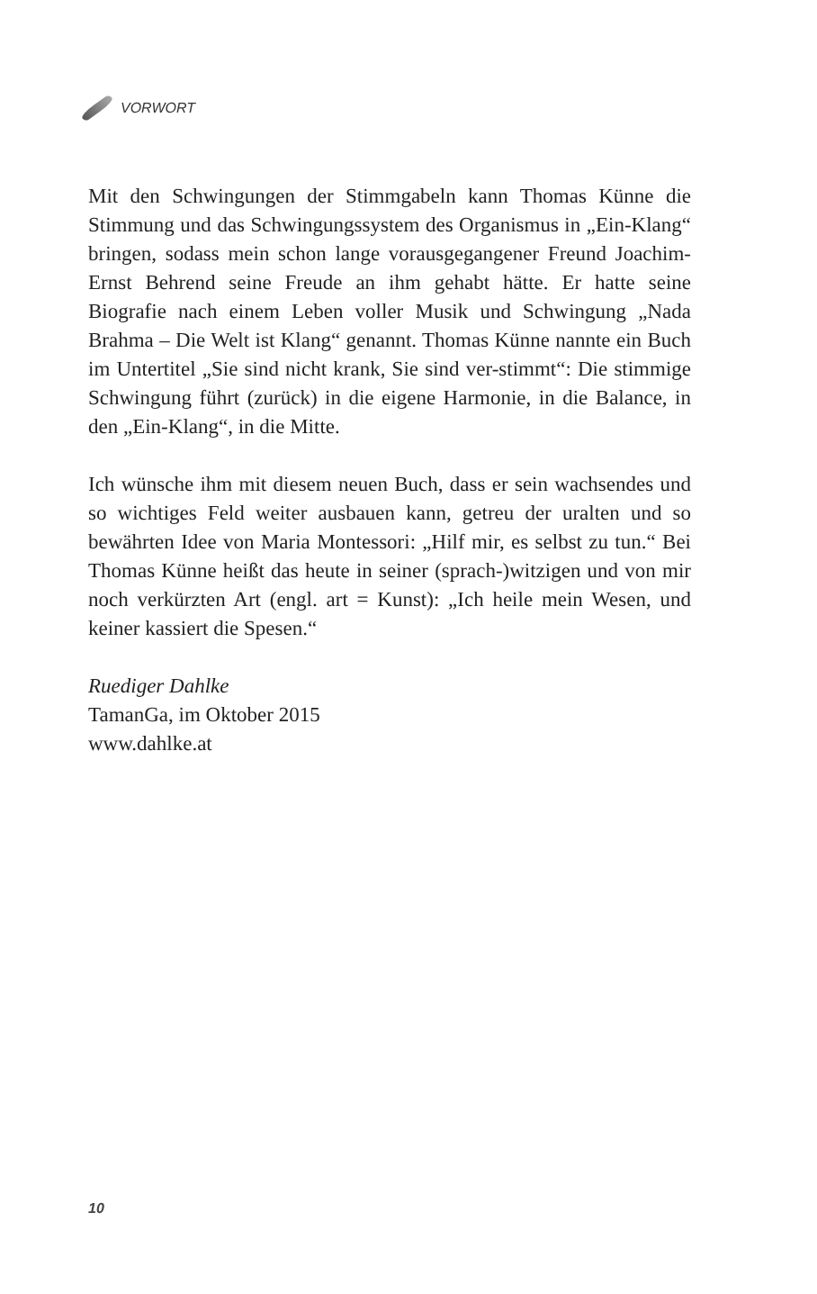VORWORT
Mit den Schwingungen der Stimmgabeln kann Thomas Künne die Stimmung und das Schwingungssystem des Organismus in „Ein-Klang“ bringen, sodass mein schon lange voraus­gegangener Freund Joachim-Ernst Behrend seine Freude an ihm gehabt hätte. Er hatte seine Biografie nach einem Leben voller Musik und Schwingung „Nada Brahma – Die Welt ist Klang“ genannt. Thomas Künne nannte ein Buch im Untertitel „Sie sind nicht krank, Sie sind ver-stimmt“: Die stimmige Schwingung führt (zurück) in die eigene Harmonie, in die Balance, in den „Ein-Klang“, in die Mitte.
Ich wünsche ihm mit diesem neuen Buch, dass er sein wach­sendes und so wichtiges Feld weiter ausbauen kann, getreu der uralten und so bewährten Idee von Maria Montessori: „Hilf mir, es selbst zu tun.“ Bei Thomas Künne heißt das heute in seiner (sprach-)witzigen und von mir noch verkürzten Art (engl. art = Kunst): „Ich heile mein Wesen, und keiner kassiert die Spesen.“
Ruediger Dahlke
TamanGa, im Oktober 2015
www.dahlke.at
10